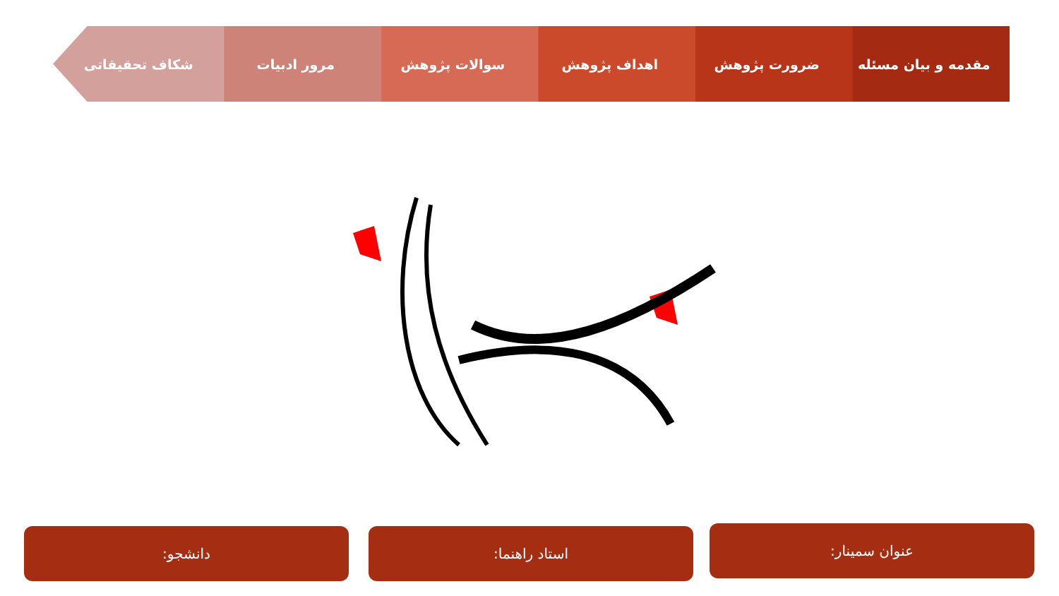مقدمه و بیان مسئله ضرورت پژوهش اهداف پژوهش سوالات پژوهش مرور ادبیات شکاف تحقیقاتی
عنوان سمینار:
استاد راهنما:
دانشجو: